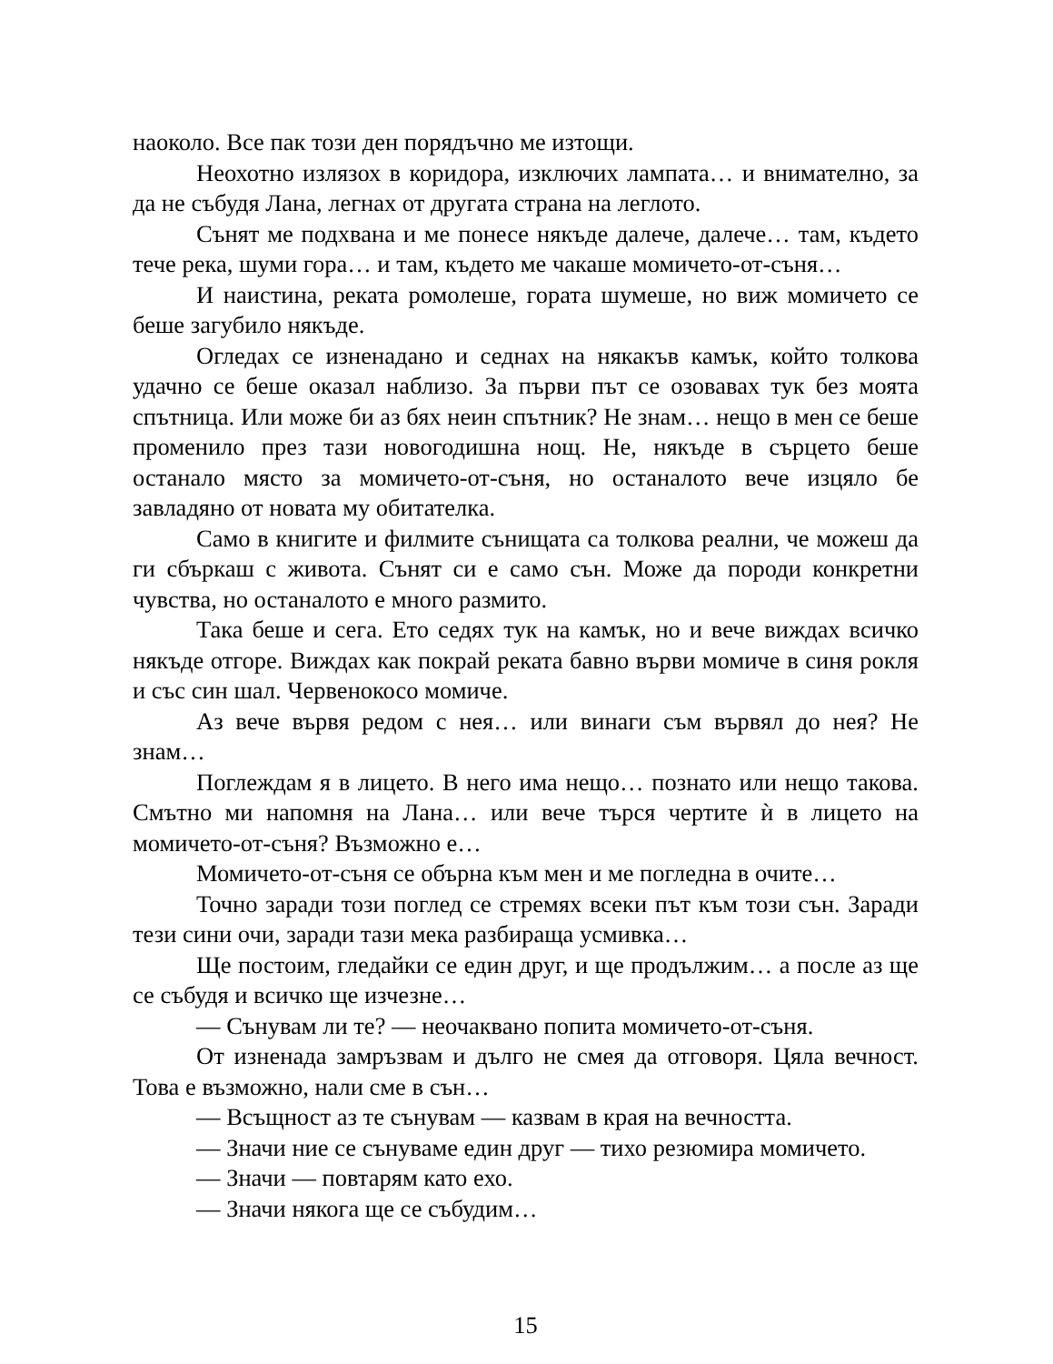наоколо. Все пак този ден порядъчно ме изтощи.
Неохотно излязох в коридора, изключих лампата… и внимателно, за да не събудя Лана, легнах от другата страна на леглото.
Сънят ме подхвана и ме понесе някъде далече, далече… там, където тече река, шуми гора… и там, където ме чакаше момичето-от-съня…
И наистина, реката ромолеше, гората шумеше, но виж момичето се беше загубило някъде.
Огледах се изненадано и седнах на някакъв камък, който толкова удачно се беше оказал наблизо. За първи път се озовавах тук без моята спътница. Или може би аз бях неин спътник? Не знам… нещо в мен се беше променило през тази новогодишна нощ. Не, някъде в сърцето беше останало място за момичето-от-съня, но останалото вече изцяло бе завладяно от новата му обитателка.
Само в книгите и филмите сънищата са толкова реални, че можеш да ги сбъркаш с живота. Сънят си е само сън. Може да породи конкретни чувства, но останалото е много размито.
Така беше и сега. Ето седях тук на камък, но и вече виждах всичко някъде отгоре. Виждах как покрай реката бавно върви момиче в синя рокля и със син шал. Червенокосо момиче.
Аз вече вървя редом с нея… или винаги съм вървял до нея? Не знам…
Поглеждам я в лицето. В него има нещо… познато или нещо такова. Смътно ми напомня на Лана… или вече търся чертите ѝ в лицето на момичето-от-съня? Възможно е…
Момичето-от-съня се обърна към мен и ме погледна в очите…
Точно заради този поглед се стремях всеки път към този сън. Заради тези сини очи, заради тази мека разбираща усмивка…
Ще постоим, гледайки се един друг, и ще продължим… а после аз ще се събудя и всичко ще изчезне…
— Сънувам ли те? — неочаквано попита момичето-от-съня.
От изненада замръзвам и дълго не смея да отговоря. Цяла вечност. Това е възможно, нали сме в сън…
— Всъщност аз те сънувам — казвам в края на вечността.
— Значи ние се сънуваме един друг — тихо резюмира момичето.
— Значи — повтарям като ехо.
— Значи някога ще се събудим…
15